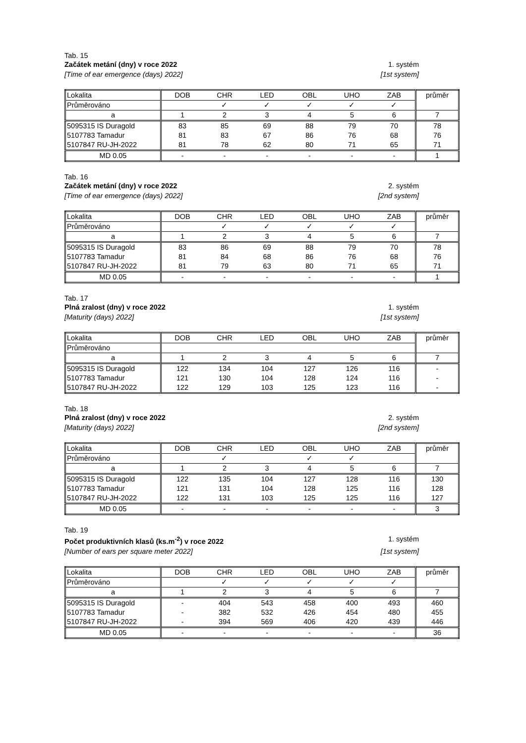Tab. 15
Začátek metání (dny) v roce 2022 1. systém
[Time of ear emergence (days) 2022] [1st system]
| Lokalita | DOB | CHR | LED | OBL | UHO | ZAB | průměr |
| Průměrováno | | ✓ | ✓ | ✓ | ✓ | ✓ | |
| a | 1 | 2 | 3 | 4 | 5 | 6 | 7 |
| 5095315 IS Duragold | 83 | 85 | 69 | 88 | 79 | 70 | 78 |
| 5107783 Tamadur | 81 | 83 | 67 | 86 | 76 | 68 | 76 |
| 5107847 RU-JH-2022 | 81 | 78 | 62 | 80 | 71 | 65 | 71 |
| MD 0.05 | - | - | - | - | - | - | 1 |
Tab. 16
Začátek metání (dny) v roce 2022 2. systém
[Time of ear emergence (days) 2022] [2nd system]
| Lokalita | DOB | CHR | LED | OBL | UHO | ZAB | průměr |
| Průměrováno | | ✓ | ✓ | ✓ | ✓ | ✓ | |
| a | 1 | 2 | 3 | 4 | 5 | 6 | 7 |
| 5095315 IS Duragold | 83 | 86 | 69 | 88 | 79 | 70 | 78 |
| 5107783 Tamadur | 81 | 84 | 68 | 86 | 76 | 68 | 76 |
| 5107847 RU-JH-2022 | 81 | 79 | 63 | 80 | 71 | 65 | 71 |
| MD 0.05 | - | - | - | - | - | - | 1 |
Tab. 17
Plná zralost (dny) v roce 2022 1. systém
[Maturity (days) 2022] [1st system]
| Lokalita | DOB | CHR | LED | OBL | UHO | ZAB | průměr |
| Průměrováno | | | | | | | |
| a | 1 | 2 | 3 | 4 | 5 | 6 | 7 |
| 5095315 IS Duragold | 122 | 134 | 104 | 127 | 126 | 116 | - |
| 5107783 Tamadur | 121 | 130 | 104 | 128 | 124 | 116 | - |
| 5107847 RU-JH-2022 | 122 | 129 | 103 | 125 | 123 | 116 | - |
Tab. 18
Plná zralost (dny) v roce 2022 2. systém
[Maturity (days) 2022] [2nd system]
| Lokalita | DOB | CHR | LED | OBL | UHO | ZAB | průměr |
| Průměrováno | | ✓ | | ✓ | ✓ | | |
| a | 1 | 2 | 3 | 4 | 5 | 6 | 7 |
| 5095315 IS Duragold | 122 | 135 | 104 | 127 | 128 | 116 | 130 |
| 5107783 Tamadur | 121 | 131 | 104 | 128 | 125 | 116 | 128 |
| 5107847 RU-JH-2022 | 122 | 131 | 103 | 125 | 125 | 116 | 127 |
| MD 0.05 | - | - | - | - | - | - | 3 |
Tab. 19
Počet produktivních klasů (ks.m<sup>-2</sup>) v roce 2022 1. systém
[Number of ears per square meter 2022] [1st system]
| Lokalita | DOB | CHR | LED | OBL | UHO | ZAB | průměr |
| Průměrováno | | ✓ | ✓ | ✓ | ✓ | ✓ | |
| a | 1 | 2 | 3 | 4 | 5 | 6 | 7 |
| 5095315 IS Duragold | - | 404 | 543 | 458 | 400 | 493 | 460 |
| 5107783 Tamadur | - | 382 | 532 | 426 | 454 | 480 | 455 |
| 5107847 RU-JH-2022 | - | 394 | 569 | 406 | 420 | 439 | 446 |
| MD 0.05 | - | - | - | - | - | - | 36 |